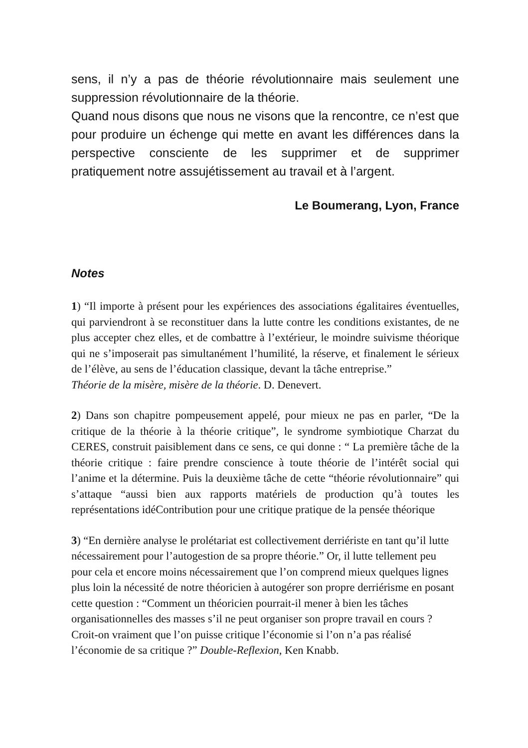sens, il n’y a pas de théorie révolutionnaire mais seulement une suppression révolutionnaire de la théorie.
Quand nous disons que nous ne visons que la rencontre, ce n’est que pour produire un échenge qui mette en avant les différences dans la perspective consciente de les supprimer et de supprimer pratiquement notre assujétissement au travail et à l’argent.
Le Boumerang, Lyon, France
Notes
1) “Il importe à présent pour les expériences des associations égalitaires éventuelles, qui parviendront à se reconstituer dans la lutte contre les conditions existantes, de ne plus accepter chez elles, et de combattre à l’extérieur, le moindre suivisme théorique qui ne s’imposerait pas simultanément l’humilité, la réserve, et finalement le sérieux de l’élève, au sens de l’éducation classique, devant la tâche entreprise.”
Théorie de la misère, misère de la théorie. D. Denevert.
2) Dans son chapitre pompeusement appelé, pour mieux ne pas en parler, “De la critique de la théorie à la théorie critique”, le syndrome symbiotique Charzat du CERES, construit paisiblement dans ce sens, ce qui donne : “ La première tâche de la théorie critique : faire prendre conscience à toute théorie de l’intérêt social qui l’anime et la détermine. Puis la deuxième tâche de cette “théorie révolutionnaire” qui s’attaque “aussi bien aux rapports matériels de production qu’à toutes les représentations idéContribution pour une critique pratique de la pensée théorique
3) “En dernière analyse le prolétariat est collectivement derriériste en tant qu’il lutte nécessairement pour l’autogestion de sa propre théorie.” Or, il lutte tellement peu pour cela et encore moins nécessairement que l’on comprend mieux quelques lignes plus loin la nécessité de notre théoricien à autogérer son propre derriérisme en posant cette question : “Comment un théoricien pourrait-il mener à bien les tâches organisationnelles des masses s’il ne peut organiser son propre travail en cours ? Croit-on vraiment que l’on puisse critique l’économie si l’on n’a pas réalisé l’économie de sa critique ?” Double-Reflexion, Ken Knabb.